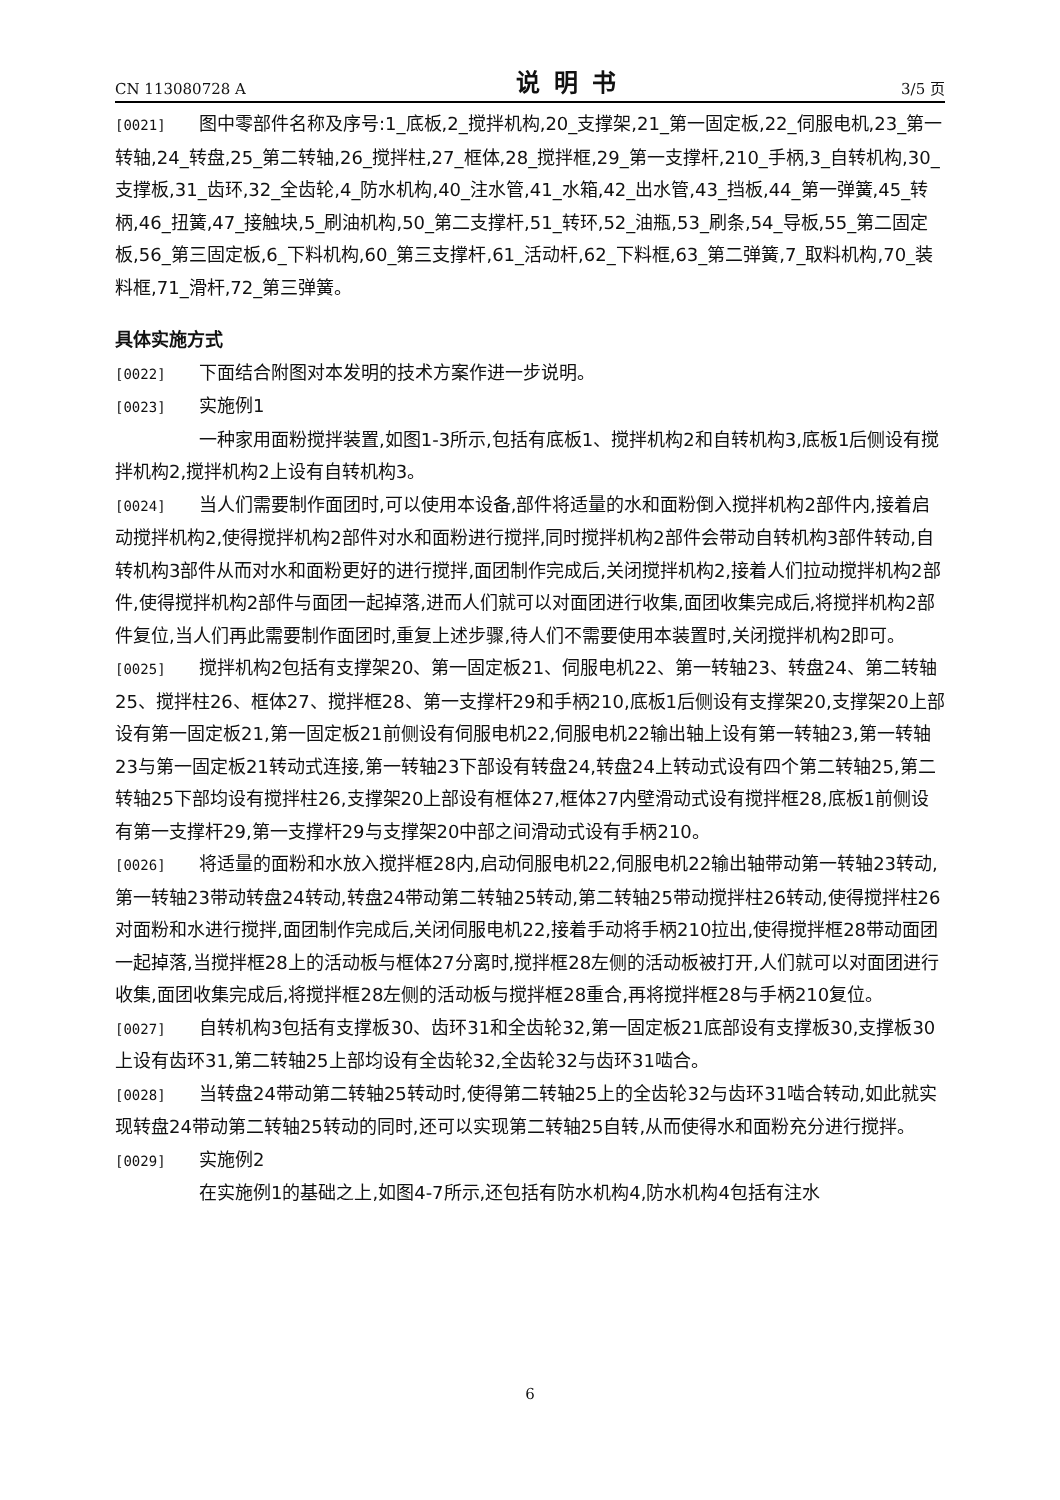CN 113080728 A 说明书 3/5 页
[0021] 图中零部件名称及序号:1_底板,2_搅拌机构,20_支撑架,21_第一固定板,22_伺服电机,23_第一转轴,24_转盘,25_第二转轴,26_搅拌柱,27_框体,28_搅拌框,29_第一支撑杆,210_手柄,3_自转机构,30_支撑板,31_齿环,32_全齿轮,4_防水机构,40_注水管,41_水箱,42_出水管,43_挡板,44_第一弹簧,45_转柄,46_扭簧,47_接触块,5_刷油机构,50_第二支撑杆,51_转环,52_油瓶,53_刷条,54_导板,55_第二固定板,56_第三固定板,6_下料机构,60_第三支撑杆,61_活动杆,62_下料框,63_第二弹簧,7_取料机构,70_装料框,71_滑杆,72_第三弹簧。
具体实施方式
[0022] 下面结合附图对本发明的技术方案作进一步说明。
[0023] 实施例1
一种家用面粉搅拌装置,如图1-3所示,包括有底板1、搅拌机构2和自转机构3,底板1后侧设有搅拌机构2,搅拌机构2上设有自转机构3。
[0024] 当人们需要制作面团时,可以使用本设备,部件将适量的水和面粉倒入搅拌机构2部件内,接着启动搅拌机构2,使得搅拌机构2部件对水和面粉进行搅拌,同时搅拌机构2部件会带动自转机构3部件转动,自转机构3部件从而对水和面粉更好的进行搅拌,面团制作完成后,关闭搅拌机构2,接着人们拉动搅拌机构2部件,使得搅拌机构2部件与面团一起掉落,进而人们就可以对面团进行收集,面团收集完成后,将搅拌机构2部件复位,当人们再此需要制作面团时,重复上述步骤,待人们不需要使用本装置时,关闭搅拌机构2即可。
[0025] 搅拌机构2包括有支撑架20、第一固定板21、伺服电机22、第一转轴23、转盘24、第二转轴25、搅拌柱26、框体27、搅拌框28、第一支撑杆29和手柄210,底板1后侧设有支撑架20,支撑架20上部设有第一固定板21,第一固定板21前侧设有伺服电机22,伺服电机22输出轴上设有第一转轴23,第一转轴23与第一固定板21转动式连接,第一转轴23下部设有转盘24,转盘24上转动式设有四个第二转轴25,第二转轴25下部均设有搅拌柱26,支撑架20上部设有框体27,框体27内壁滑动式设有搅拌框28,底板1前侧设有第一支撑杆29,第一支撑杆29与支撑架20中部之间滑动式设有手柄210。
[0026] 将适量的面粉和水放入搅拌框28内,启动伺服电机22,伺服电机22输出轴带动第一转轴23转动,第一转轴23带动转盘24转动,转盘24带动第二转轴25转动,第二转轴25带动搅拌柱26转动,使得搅拌柱26对面粉和水进行搅拌,面团制作完成后,关闭伺服电机22,接着手动将手柄210拉出,使得搅拌框28带动面团一起掉落,当搅拌框28上的活动板与框体27分离时,搅拌框28左侧的活动板被打开,人们就可以对面团进行收集,面团收集完成后,将搅拌框28左侧的活动板与搅拌框28重合,再将搅拌框28与手柄210复位。
[0027] 自转机构3包括有支撑板30、齿环31和全齿轮32,第一固定板21底部设有支撑板30,支撑板30上设有齿环31,第二转轴25上部均设有全齿轮32,全齿轮32与齿环31啮合。
[0028] 当转盘24带动第二转轴25转动时,使得第二转轴25上的全齿轮32与齿环31啮合转动,如此就实现转盘24带动第二转轴25转动的同时,还可以实现第二转轴25自转,从而使得水和面粉充分进行搅拌。
[0029] 实施例2
在实施例1的基础之上,如图4-7所示,还包括有防水机构4,防水机构4包括有注水
6